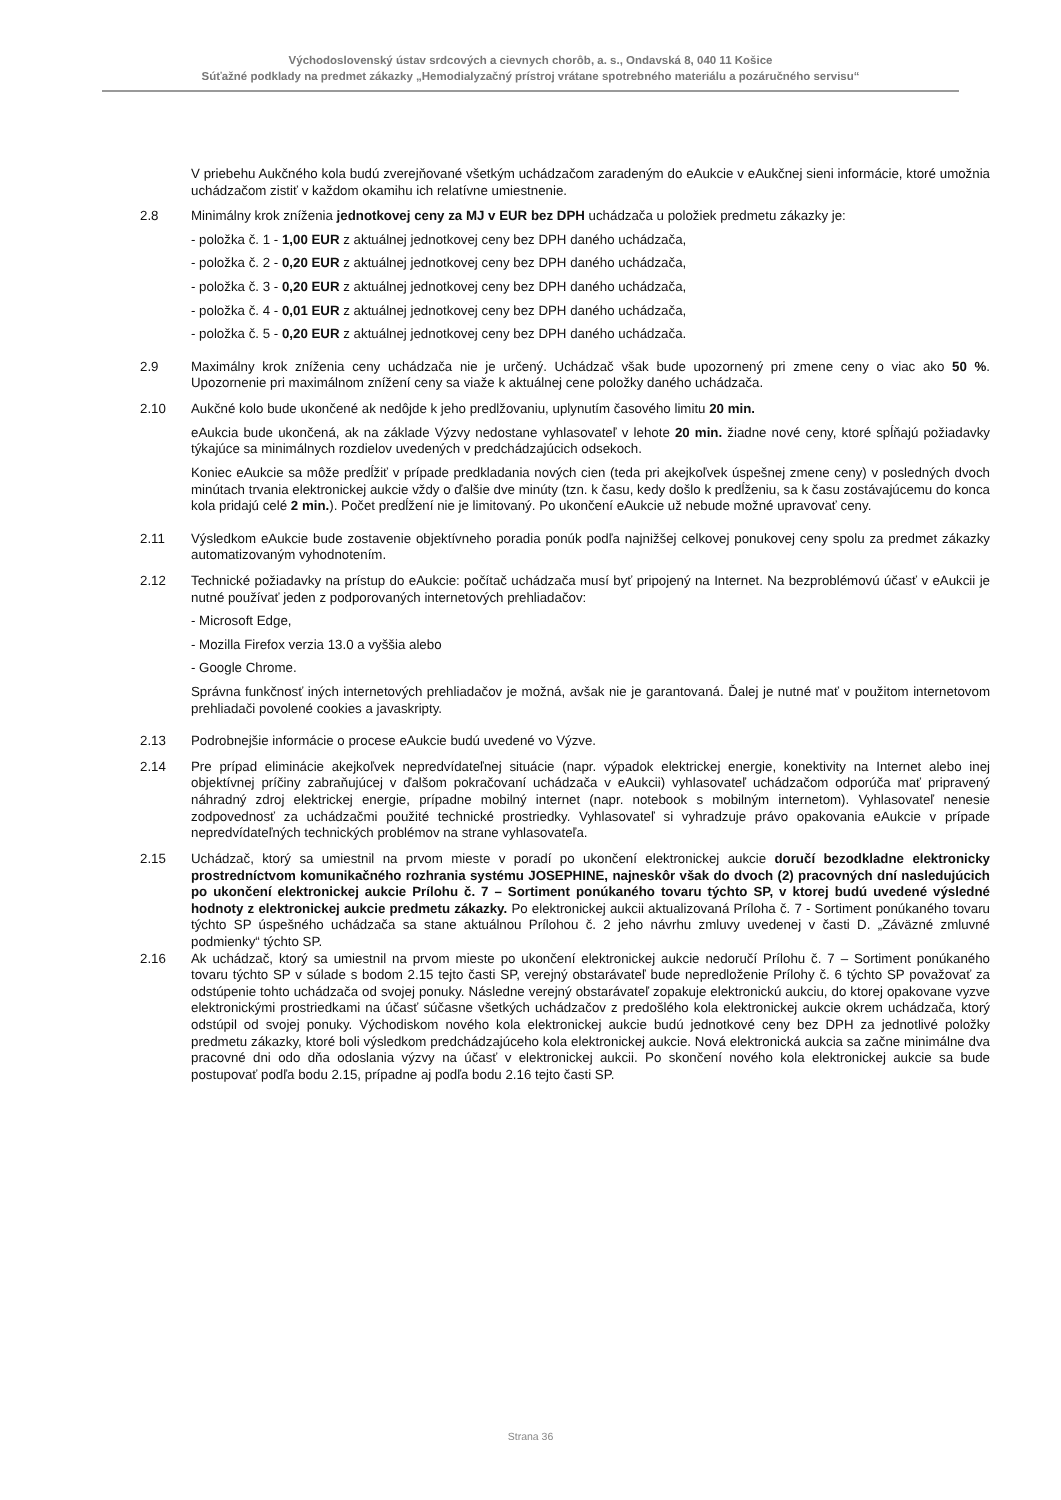Východoslovenský ústav srdcových a cievnych chorôb, a. s., Ondavská 8, 040 11 Košice
Súťažné podklady na predmet zákazky „Hemodialyzačný prístroj vrátane spotrebného materiálu a pozáručného servisu“
V priebehu Aukčného kola budú zverejňované všetkým uchádzačom zaradeným do eAukcie v eAukčnej sieni informácie, ktoré umožnia uchádzačom zistiť v každom okamihu ich relatívne umiestnenie.
2.8 Minimálny krok zníženia jednotkovej ceny za MJ v EUR bez DPH uchádzača u položiek predmetu zákazky je:
- položka č. 1 - 1,00 EUR z aktuálnej jednotkovej ceny bez DPH daného uchádzača,
- položka č. 2 - 0,20 EUR z aktuálnej jednotkovej ceny bez DPH daného uchádzača,
- položka č. 3 - 0,20 EUR z aktuálnej jednotkovej ceny bez DPH daného uchádzača,
- položka č. 4 - 0,01 EUR z aktuálnej jednotkovej ceny bez DPH daného uchádzača,
- položka č. 5 - 0,20 EUR z aktuálnej jednotkovej ceny bez DPH daného uchádzača.
2.9 Maximálny krok zníženia ceny uchádzača nie je určený. Uchádzač však bude upozornený pri zmene ceny o viac ako 50 %. Upozornenie pri maximálnom znížení ceny sa viaže k aktuálnej cene položky daného uchádzača.
2.10 Aukčné kolo bude ukončené ak nedôjde k jeho predlžovaniu, uplynutím časového limitu 20 min.
eAukcia bude ukončená, ak na základe Výzvy nedostane vyhlasovateľ v lehote 20 min. žiadne nové ceny, ktoré spĺňajú požiadavky týkajúce sa minimálnych rozdielov uvedených v predchádzajúcich odsekoch.
Koniec eAukcie sa môže predĺžiť v prípade predkladania nových cien (teda pri akejkoľvek úspešnej zmene ceny) v posledných dvoch minútach trvania elektronickej aukcie vždy o ďalšie dve minúty (tzn. k času, kedy došlo k predĺženiu, sa k času zostávajúcemu do konca kola pridajú celé 2 min.). Počet predĺžení nie je limitovaný. Po ukončení eAukcie už nebude možné upravovať ceny.
2.11 Výsledkom eAukcie bude zostavenie objektívneho poradia ponúk podľa najnižšej celkovej ponukovej ceny spolu za predmet zákazky automatizovaným vyhodnotením.
2.12 Technické požiadavky na prístup do eAukcie: počítač uchádzača musí byť pripojený na Internet. Na bezproblémovú účasť v eAukcii je nutné používať jeden z podporovaných internetových prehliadačov:
- Microsoft Edge,
- Mozilla Firefox verzia 13.0 a vyššia alebo
- Google Chrome.
Správna funkčnosť iných internetových prehliadačov je možná, avšak nie je garantovaná. Ďalej je nutné mať v použitom internetovom prehliadači povolené cookies a javaskripty.
2.13 Podrobnejšie informácie o procese eAukcie budú uvedené vo Výzve.
2.14 Pre prípad eliminácie akejkoľvek nepredvídateľnej situácie (napr. výpadok elektrickej energie, konektivity na Internet alebo inej objektívnej príčiny zabraňujúcej v ďalšom pokračovaní uchádzača v eAukcii) vyhlasovateľ uchádzačom odporúča mať pripravený náhradný zdroj elektrickej energie, prípadne mobilný internet (napr. notebook s mobilným internetom). Vyhlasovateľ nenesie zodpovednosť za uchádzačmi použité technické prostriedky. Vyhlasovateľ si vyhradzuje právo opakovania eAukcie v prípade nepredvídateľných technických problémov na strane vyhlasovateľa.
2.15 Uchádzač, ktorý sa umiestnil na prvom mieste v poradí po ukončení elektronickej aukcie doručí bezodkladne elektronicky prostredníctvom komunikačného rozhrania systému JOSEPHINE, najneskôr však do dvoch (2) pracovných dní nasledujúcich po ukončení elektronickej aukcie Prílohu č. 7 – Sortiment ponúkaného tovaru týchto SP, v ktorej budú uvedené výsledné hodnoty z elektronickej aukcie predmetu zákazky. Po elektronickej aukcii aktualizovaná Príloha č. 7 - Sortiment ponúkaného tovaru týchto SP úspešného uchádzača sa stane aktuálnou Prílohou č. 2 jeho návrhu zmluvy uvedenej v časti D. „Záväzné zmluvné podmienky“ týchto SP.
2.16 Ak uchádzač, ktorý sa umiestnil na prvom mieste po ukončení elektronickej aukcie nedoručí Prílohu č. 7 – Sortiment ponúkaného tovaru týchto SP v súlade s bodom 2.15 tejto časti SP, verejný obstarávateľ bude nepredloženie Prílohy č. 6 týchto SP považovať za odstúpenie tohto uchádzača od svojej ponuky. Následne verejný obstarávateľ zopakuje elektronickú aukciu, do ktorej opakovane vyzve elektronickými prostriedkami na účasť súčasne všetkých uchádzačov z predošlého kola elektronickej aukcie okrem uchádzača, ktorý odstúpil od svojej ponuky. Východiskom nového kola elektronickej aukcie budú jednotkové ceny bez DPH za jednotlivé položky predmetu zákazky, ktoré boli výsledkom predchádzajúceho kola elektronickej aukcie. Nová elektronická aukcia sa začne minimálne dva pracovné dni odo dňa odoslania výzvy na účasť v elektronickej aukcii. Po skončení nového kola elektronickej aukcie sa bude postupovať podľa bodu 2.15, prípadne aj podľa bodu 2.16 tejto časti SP.
Strana 36